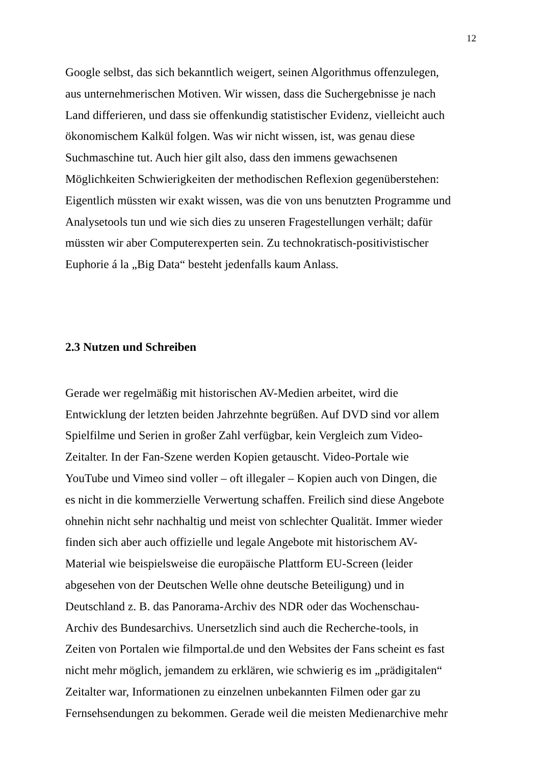12
Google selbst, das sich bekanntlich weigert, seinen Algorithmus offenzulegen,
aus unternehmerischen Motiven. Wir wissen, dass die Suchergebnisse je nach
Land differieren, und dass sie offenkundig statistischer Evidenz, vielleicht auch
ökonomischem Kalkül folgen. Was wir nicht wissen, ist, was genau diese
Suchmaschine tut. Auch hier gilt also, dass den immens gewachsenen
Möglichkeiten Schwierigkeiten der methodischen Reflexion gegenüberstehen:
Eigentlich müssten wir exakt wissen, was die von uns benutzten Programme und
Analysetools tun und wie sich dies zu unseren Fragestellungen verhält; dafür
müssten wir aber Computerexperten sein. Zu technokratisch-positivistischer
Euphorie á la „Big Data“ besteht jedenfalls kaum Anlass.
2.3 Nutzen und Schreiben
Gerade wer regelmäßig mit historischen AV-Medien arbeitet, wird die
Entwicklung der letzten beiden Jahrzehnte begrüßen. Auf DVD sind vor allem
Spielfilme und Serien in großer Zahl verfügbar, kein Vergleich zum Video-
Zeitalter. In der Fan-Szene werden Kopien getauscht. Video-Portale wie
YouTube und Vimeo sind voller – oft illegaler – Kopien auch von Dingen, die
es nicht in die kommerzielle Verwertung schaffen. Freilich sind diese Angebote
ohnehin nicht sehr nachhaltig und meist von schlechter Qualität. Immer wieder
finden sich aber auch offizielle und legale Angebote mit historischem AV-
Material wie beispielsweise die europäische Plattform EU-Screen (leider
abgesehen von der Deutschen Welle ohne deutsche Beteiligung) und in
Deutschland z. B. das Panorama-Archiv des NDR oder das Wochenschau-
Archiv des Bundesarchivs. Unersetzlich sind auch die Recherche-tools, in
Zeiten von Portalen wie filmportal.de und den Websites der Fans scheint es fast
nicht mehr möglich, jemandem zu erklären, wie schwierig es im „prädigitalen“
Zeitalter war, Informationen zu einzelnen unbekannten Filmen oder gar zu
Fernsehsendungen zu bekommen. Gerade weil die meisten Medienarchive mehr